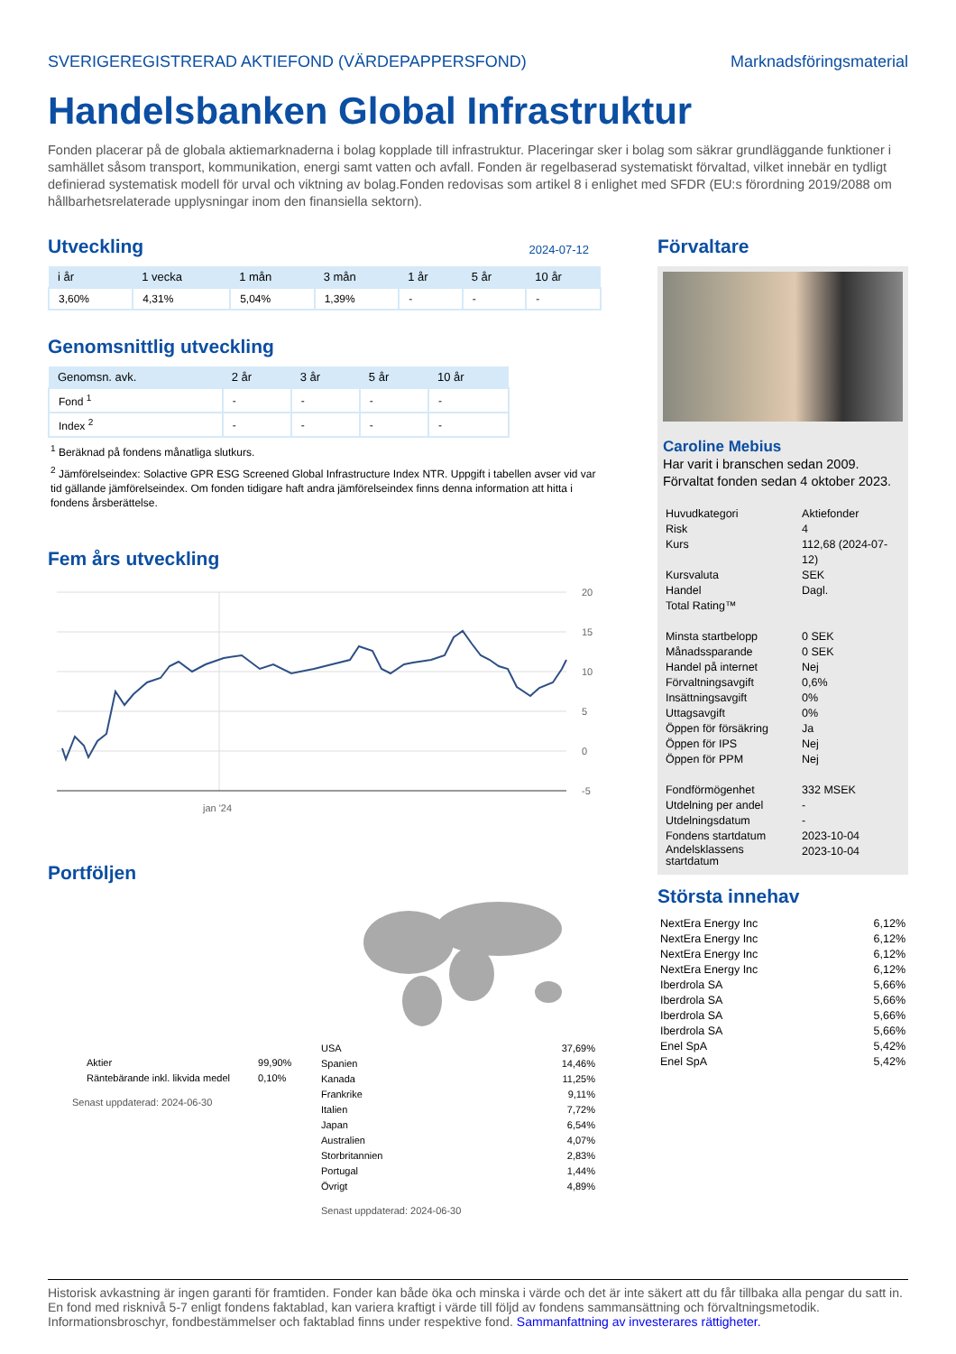SVERIGEREGISTRERAD AKTIEFOND (VÄRDEPAPPERSFOND) Marknadsföringsmaterial
Handelsbanken Global Infrastruktur
Fonden placerar på de globala aktiemarknaderna i bolag kopplade till infrastruktur. Placeringar sker i bolag som säkrar grundläggande funktioner i samhället såsom transport, kommunikation, energi samt vatten och avfall. Fonden är regelbaserad systematiskt förvaltad, vilket innebär en tydligt definierad systematisk modell för urval och viktning av bolag.Fonden redovisas som artikel 8 i enlighet med SFDR (EU:s förordning 2019/2088 om hållbarhetsrelaterade upplysningar inom den finansiella sektorn).
Utveckling
2024-07-12
| i år | 1 vecka | 1 mån | 3 mån | 1 år | 5 år | 10 år |
| --- | --- | --- | --- | --- | --- | --- |
| 3,60% | 4,31% | 5,04% | 1,39% | - | - | - |
Genomsnittlig utveckling
| Genomsn. avk. | 2 år | 3 år | 5 år | 10 år |
| --- | --- | --- | --- | --- |
| Fond <sup>1</sup> | - | - | - | - |
| Index <sup>2</sup> | - | - | - | - |
<sup>1</sup> Beräknad på fondens månatliga slutkurs.
<sup>2</sup> Jämförelseindex: Solactive GPR ESG Screened Global Infrastructure Index NTR. Uppgift i tabellen avser vid var tid gällande jämförelseindex. Om fonden tidigare haft andra jämförelseindex finns denna information att hitta i fondens årsberättelse.
Fem års utveckling
20
15
10
5
0
-5
jan '24
Portföljen
| Aktier | 99,90% |
| Räntebärande inkl. likvida medel | 0,10% |
Senast uppdaterad: 2024-06-30
| USA | 37,69% |
| Spanien | 14,46% |
| Kanada | 11,25% |
| Frankrike | 9,11% |
| Italien | 7,72% |
| Japan | 6,54% |
| Australien | 4,07% |
| Storbritannien | 2,83% |
| Portugal | 1,44% |
| Övrigt | 4,89% |
Senast uppdaterad: 2024-06-30
Förvaltare
Caroline Mebius
Har varit i branschen sedan 2009.
Förvaltat fonden sedan 4 oktober 2023.
| Huvudkategori | Aktiefonder |
| Risk | 4 |
| Kurs | 112,68 (2024-07-12) |
| Kursvaluta | SEK |
| Handel | Dagl. |
| Total Rating™ | |
| Minsta startbelopp | 0 SEK |
| Månadssparande | 0 SEK |
| Handel på internet | Nej |
| Förvaltningsavgift | 0,6% |
| Insättningsavgift | 0% |
| Uttagsavgift | 0% |
| Öppen för försäkring | Ja |
| Öppen för IPS | Nej |
| Öppen för PPM | Nej |
| Fondförmögenhet | 332 MSEK |
| Utdelning per andel | - |
| Utdelningsdatum | - |
| Fondens startdatum | 2023-10-04 |
| Andelsklassens startdatum | 2023-10-04 |
Största innehav
| NextEra Energy Inc | 6,12% |
| NextEra Energy Inc | 6,12% |
| NextEra Energy Inc | 6,12% |
| NextEra Energy Inc | 6,12% |
| Iberdrola SA | 5,66% |
| Iberdrola SA | 5,66% |
| Iberdrola SA | 5,66% |
| Iberdrola SA | 5,66% |
| Enel SpA | 5,42% |
| Enel SpA | 5,42% |
Historisk avkastning är ingen garanti för framtiden. Fonder kan både öka och minska i värde och det är inte säkert att du får tillbaka alla pengar du satt in. En fond med risknivå 5-7 enligt fondens faktablad, kan variera kraftigt i värde till följd av fondens sammansättning och förvaltningsmetodik. Informationsbroschyr, fondbestämmelser och faktablad finns under respektive fond. Sammanfattning av investerares rättigheter.